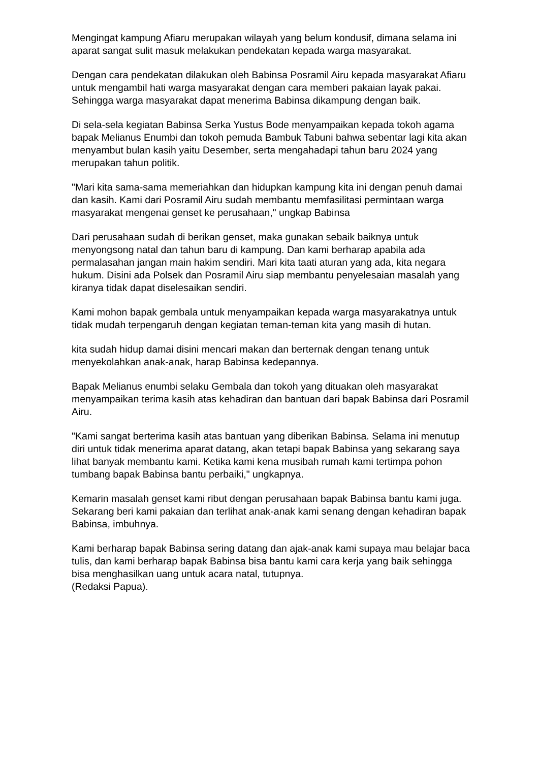Mengingat kampung Afiaru merupakan wilayah yang belum kondusif, dimana selama ini aparat sangat sulit masuk melakukan pendekatan kepada warga masyarakat.
Dengan cara pendekatan dilakukan oleh Babinsa Posramil Airu kepada masyarakat Afiaru untuk mengambil hati warga masyarakat dengan cara memberi pakaian layak pakai. Sehingga warga masyarakat dapat menerima Babinsa dikampung dengan baik.
Di sela-sela kegiatan Babinsa Serka Yustus Bode menyampaikan kepada tokoh agama bapak Melianus Enumbi dan tokoh pemuda Bambuk Tabuni bahwa sebentar lagi kita akan menyambut bulan kasih yaitu Desember, serta mengahadapi tahun baru 2024 yang merupakan tahun politik.
"Mari kita sama-sama memeriahkan dan hidupkan kampung kita ini dengan penuh damai dan kasih. Kami dari Posramil Airu sudah membantu memfasilitasi permintaan warga masyarakat mengenai genset ke perusahaan," ungkap Babinsa
Dari perusahaan sudah di berikan genset, maka gunakan sebaik baiknya untuk menyongsong natal dan tahun baru di kampung. Dan kami berharap apabila ada permalasahan jangan main hakim sendiri. Mari kita taati aturan yang ada, kita negara hukum. Disini ada Polsek dan Posramil Airu siap membantu penyelesaian masalah yang kiranya tidak dapat diselesaikan sendiri.
Kami mohon bapak gembala untuk menyampaikan kepada warga masyarakatnya untuk tidak mudah terpengaruh dengan kegiatan teman-teman kita yang masih di hutan.
kita sudah hidup damai disini mencari makan dan berternak dengan tenang untuk menyekolahkan anak-anak, harap Babinsa kedepannya.
Bapak Melianus enumbi selaku Gembala dan tokoh yang dituakan oleh masyarakat menyampaikan terima kasih atas kehadiran dan bantuan dari bapak Babinsa dari Posramil Airu.
"Kami sangat berterima kasih atas bantuan yang diberikan Babinsa. Selama ini menutup diri untuk tidak menerima aparat datang, akan tetapi bapak Babinsa yang sekarang saya lihat banyak membantu kami. Ketika kami kena musibah rumah kami tertimpa pohon tumbang bapak Babinsa bantu perbaiki," ungkapnya.
Kemarin masalah genset kami ribut dengan perusahaan bapak Babinsa bantu kami juga. Sekarang beri kami pakaian dan terlihat anak-anak kami senang dengan kehadiran bapak Babinsa, imbuhnya.
Kami berharap bapak Babinsa sering datang dan ajak-anak kami supaya mau belajar baca tulis, dan kami berharap bapak Babinsa bisa bantu kami cara kerja yang baik sehingga bisa menghasilkan uang untuk acara natal, tutupnya.
(Redaksi Papua).